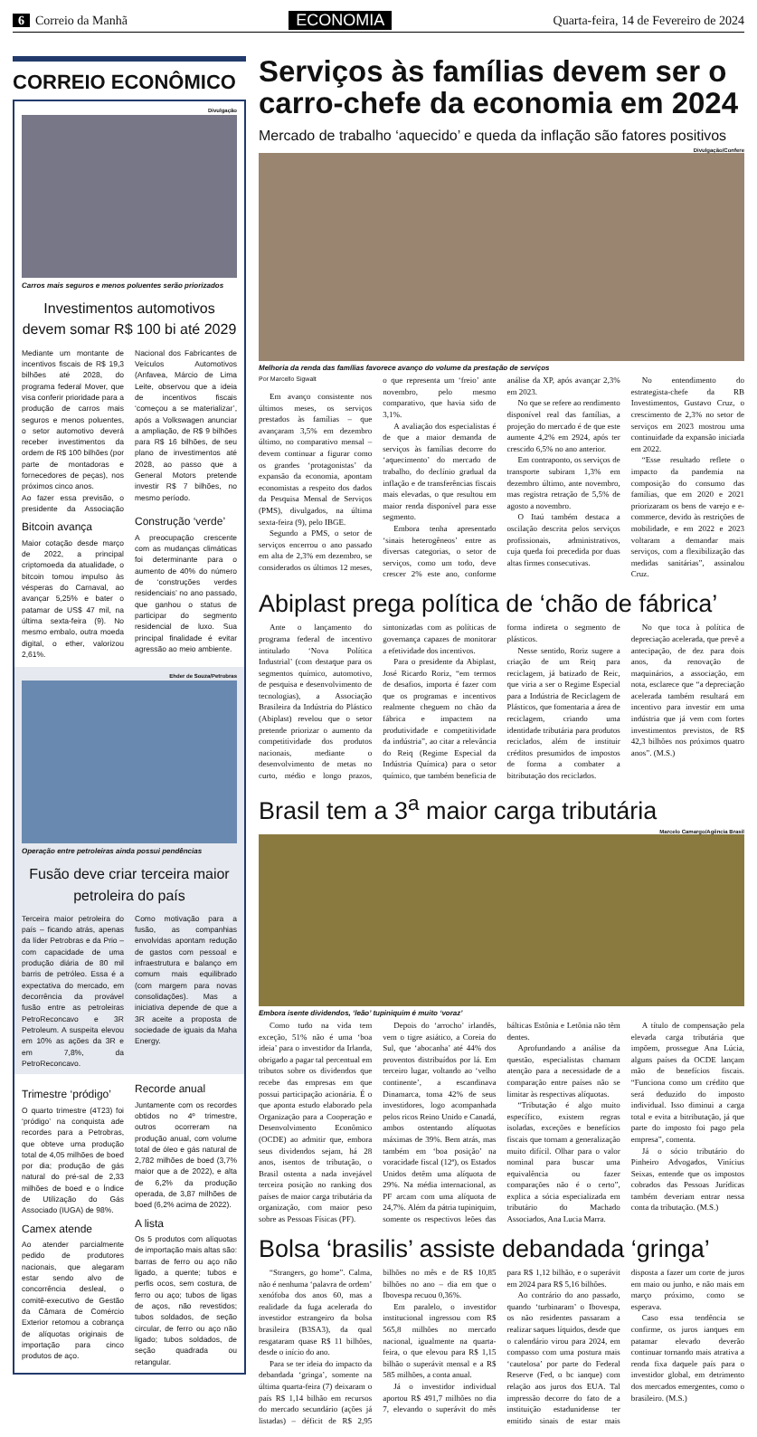6 Correio da Manhã
ECONOMIA
Quarta-feira, 14 de Fevereiro de 2024
CORREIO ECONÔMICO
Divulgação
Carros mais seguros e menos poluentes serão priorizados
Investimentos automotivos devem somar R$ 100 bi até 2029
Mediante um montante de incentivos fiscais de R$ 19,3 bilhões até 2028, do programa federal Mover, que visa conferir prioridade para a produção de carros mais seguros e menos poluentes, o setor automotivo deverá receber investimentos da ordem de R$ 100 bilhões (por parte de montadoras e fornecedores de peças), nos próximos cinco anos.
Ao fazer essa previsão, o presidente da Associação Nacional dos Fabricantes de Veículos Automotivos (Anfavea, Márcio de Lima Leite, observou que a ideia de incentivos fiscais ‘começou a se materializar’, após a Volkswagen anunciar a ampliação, de R$ 9 bilhões para R$ 16 bilhões, de seu plano de investimentos até 2028, ao passo que a General Motors pretende investir R$ 7 bilhões, no mesmo período.
Bitcoin avança
Maior cotação desde março de 2022, a principal criptomoeda da atualidade, o bitcoin tomou impulso às vésperas do Carnaval, ao avançar 5,25% e bater o patamar de US$ 47 mil, na última sexta-feira (9). No mesmo embalo, outra moeda digital, o ether, valorizou 2,61%.
Construção ‘verde’
A preocupação crescente com as mudanças climáticas foi determinante para o aumento de 40% do número de ‘construções verdes residenciais’ no ano passado, que ganhou o status de participar do segmento residencial de luxo. Sua principal finalidade é evitar agressão ao meio ambiente.
Ehder de Souza/Petrobras
Operação entre petroleiras ainda possui pendências
Fusão deve criar terceira maior petroleira do país
Terceira maior petroleira do país – ficando atrás, apenas da líder Petrobras e da Prio – com capacidade de uma produção diária de 80 mil barris de petróleo. Essa é a expectativa do mercado, em decorrência da provável fusão entre as petroleiras PetroReconcavo e 3R Petroleum. A suspeita elevou em 10% as ações da 3R e em 7,8%, da PetroReconcavo.
Como motivação para a fusão, as companhias envolvidas apontam redução de gastos com pessoal e infraestrutura e balanço em comum mais equilibrado (com margem para novas consolidações). Mas a iniciativa depende de que a 3R aceite a proposta de sociedade de iguais da Maha Energy.
Trimestre ‘pródigo’
O quarto trimestre (4T23) foi ‘pródigo’ na conquista ade recordes para a Petrobras, que obteve uma produção total de 4,05 milhões de boed por dia; produção de gás natural do pré-sal de 2,33 milhões de boed e o Índice de Utilização do Gás Associado (IUGA) de 98%.
Recorde anual
Juntamente com os recordes obtidos no 4º trimestre, outros ocorreram na produção anual, com volume total de óleo e gás natural de 2,782 milhões de boed (3,7% maior que a de 2022), e alta de 6,2% da produção operada, de 3,87 milhões de boed (6,2% acima de 2022).
Camex atende
Ao atender parcialmente pedido de produtores nacionais, que alegaram estar sendo alvo de concorrência desleal, o comitê-executivo de Gestão da Câmara de Comércio Exterior retomou a cobrança de alíquotas originais de importação para cinco produtos de aço.
A lista
Os 5 produtos com alíquotas de importação mais altas são: barras de ferro ou aço não ligado, a quente; tubos e perfis ocos, sem costura, de ferro ou aço; tubos de ligas de aços, não revestidos; tubos soldados, de seção circular, de ferro ou aço não ligado; tubos soldados, de seção quadrada ou retangular.
Serviços às famílias devem ser o carro-chefe da economia em 2024
Mercado de trabalho ‘aquecido’ e queda da inflação são fatores positivos
Divulgação/Confere
Melhoria da renda das famílias favorece avanço do volume da prestação de serviços
Por Marcello Sigwalt
Em avanço consistente nos últimos meses, os serviços prestados às famílias – que avançaram 3,5% em dezembro último, no comparativo mensal – devem continuar a figurar como os grandes ‘protagonistas’ da expansão da economia, apontam economistas a respeito dos dados da Pesquisa Mensal de Serviços (PMS), divulgados, na última sexta-feira (9), pelo IBGE.
Segundo a PMS, o setor de serviços encerrou o ano passado em alta de 2,3% em dezembro, se considerados os últimos 12 meses, o que representa um ‘freio’ ante novembro, pelo mesmo comparativo, que havia sido de 3,1%.
A avaliação dos especialistas é de que a maior demanda de serviços às famílias decorre do ‘aquecimento’ do mercado de trabalho, do declínio gradual da inflação e de transferências fiscais mais elevadas, o que resultou em maior renda disponível para esse segmento.
Embora tenha apresentado ‘sinais heterogêneos’ entre as diversas categorias, o setor de serviços, como um todo, deve crescer 2% este ano, conforme análise da XP, após avançar 2,3% em 2023.
No que se refere ao rendimento disponível real das famílias, a projeção do mercado é de que este aumente 4,2% em 2924, após ter crescido 6,5% no ano anterior.
Em contraponto, os serviços de transporte subiram 1,3% em dezembro último, ante novembro, mas registra retração de 5,5% de agosto a novembro.
O Itaú também destaca a oscilação descrita pelos serviços profissionais, administrativos, cuja queda foi precedida por duas altas firmes consecutivas.
No entendimento do estrategista-chefe da RB Investimentos, Gustavo Cruz, o crescimento de 2,3% no setor de serviços em 2023 mostrou uma continuidade da expansão iniciada em 2022.
“Esse resultado reflete o impacto da pandemia na composição do consumo das famílias, que em 2020 e 2021 priorizaram os bens de varejo e e-commerce, devido às restrições de mobilidade, e em 2022 e 2023 voltaram a demandar mais serviços, com a flexibilização das medidas sanitárias”, assinalou Cruz.
Abiplast prega política de ‘chão de fábrica’
Ante o lançamento do programa federal de incentivo intitulado ‘Nova Política Industrial’ (com destaque para os segmentos químico, automotivo, de pesquisa e desenvolvimento de tecnologias), a Associação Brasileira da Indústria do Plástico (Abiplast) revelou que o setor pretende priorizar o aumento da competitividade dos produtos nacionais, mediante o desenvolvimento de metas no curto, médio e longo prazos, sintonizadas com as políticas de governança capazes de monitorar a efetividade dos incentivos.
Para o presidente da Abiplast, José Ricardo Roriz, “em termos de desafios, importa é fazer com que os programas e incentivos realmente cheguem no chão da fábrica e impactem na produtividade e competitividade da indústria”, ao citar a relevância do Reiq (Regime Especial da Indústria Química) para o setor químico, que também beneficia de forma indireta o segmento de plásticos.
Nesse sentido, Roriz sugere a criação de um Reiq para reciclagem, já batizado de Reic, que viria a ser o Regime Especial para a Indústria de Reciclagem de Plásticos, que fomentaria a área de reciclagem, criando uma identidade tributária para produtos reciclados, além de instituir créditos presumidos de impostos de forma a combater a bitributação dos reciclados.
No que toca à política de depreciação acelerada, que prevê a antecipação, de dez para dois anos, da renovação de maquinários, a associação, em nota, esclarece que “a depreciação acelerada também resultará em incentivo para investir em uma indústria que já vem com fortes investimentos previstos, de R$ 42,3 bilhões nos próximos quatro anos”. (M.S.)
Brasil tem a 3<sup>a</sup> maior carga tributária
Marcelo Camargo/Agência Brasil
Embora isente dividendos, ‘leão’ tupiniquim é muito ‘voraz’
Como tudo na vida tem exceção, 51% não é uma ‘boa ideia’ para o investidor da Irlanda, obrigado a pagar tal percentual em tributos sobre os dividendos que recebe das empresas em que possui participação acionária. É o que aponta estudo elaborado pela Organização para a Cooperação e Desenvolvimento Econômico (OCDE) ao admitir que, embora seus dividendos sejam, há 28 anos, isentos de tributação, o Brasil ostenta a nada invejável terceira posição no ranking dos países de maior carga tributária da organização, com maior peso sobre as Pessoas Físicas (PF).
Depois do ‘arrocho’ irlandês, vem o tigre asiático, a Coreia do Sul, que ‘abocanha’ até 44% dos proventos distribuídos por lá. Em terceiro lugar, voltando ao ‘velho continente’, a escandinava Dinamarca, toma 42% de seus investidores, logo acompanhada pelos ricos Reino Unido e Canadá, ambos ostentando alíquotas máximas de 39%. Bem atrás, mas também em ‘boa posição’ na voracidade fiscal (12ª), os Estados Unidos detêm uma alíquota de 29%. Na média internacional, as PF arcam com uma alíquota de 24,7%. Além da pátria tupiniquim, somente os respectivos leões das bálticas Estônia e Letônia não têm dentes.
Aprofundando a análise da questão, especialistas chamam atenção para a necessidade de a comparação entre países não se limitar às respectivas alíquotas.
“Tributação é algo muito específico, existem regras isoladas, exceções e benefícios fiscais que tornam a generalização muito difícil. Olhar para o valor nominal para buscar uma equivalência ou fazer comparações não é o certo”, explica a sócia especializada em tributário do Machado Associados, Ana Lucia Marra.
A título de compensação pela elevada carga tributária que impõem, prossegue Ana Lúcia, alguns países da OCDE lançam mão de benefícios fiscais. “Funciona como um crédito que será deduzido do imposto individual. Isso diminui a carga total e evita a bitributação, já que parte do imposto foi pago pela empresa”, comenta.
Já o sócio tributário do Pinheiro Advogados, Vinícius Seixas, entende que os impostos cobrados das Pessoas Jurídicas também deveriam entrar nessa conta da tributação. (M.S.)
Bolsa ‘brasilis’ assiste debandada ‘gringa’
“Strangers, go home”. Calma, não é nenhuma ‘palavra de ordem’ xenófoba dos anos 60, mas a realidade da fuga acelerada do investidor estrangeiro da bolsa brasileira (B3SA3), da qual resgataram quase R$ 11 bilhões, desde o início do ano.
Para se ter ideia do impacto da debandada ‘gringa’, somente na última quarta-feira (7) deixaram o país R$ 1,14 bilhão em recursos do mercado secundário (ações já listadas) – déficit de R$ 2,95 bilhões no mês e de R$ 10,85 bilhões no ano – dia em que o Ibovespa recuou 0,36%.
Em paralelo, o investidor institucional ingressou com R$ 565,8 milhões no mercado nacional, igualmente na quarta-feira, o que elevou para R$ 1,15 bilhão o superávit mensal e a R$ 585 milhões, a conta anual.
Já o investidor individual aportou R$ 491,7 milhões no dia 7, elevando o superávit do mês para R$ 1,12 bilhão, e o superávit em 2024 para R$ 5,16 bilhões.
Ao contrário do ano passado, quando ‘turbinaram’ o Ibovespa, os não residentes passaram a realizar saques líquidos, desde que o calendário virou para 2024, em compasso com uma postura mais ‘cautelosa’ por parte do Federal Reserve (Fed, o bc ianque) com relação aos juros dos EUA. Tal impressão decorre do fato de a instituição estadunidense ter emitido sinais de estar mais disposta a fazer um corte de juros em maio ou junho, e não mais em março próximo, como se esperava.
Caso essa tendência se confirme, os juros ianques em patamar elevado deverão continuar tornando mais atrativa a renda fixa daquele país para o investidor global, em detrimento dos mercados emergentes, como o brasileiro. (M.S.)